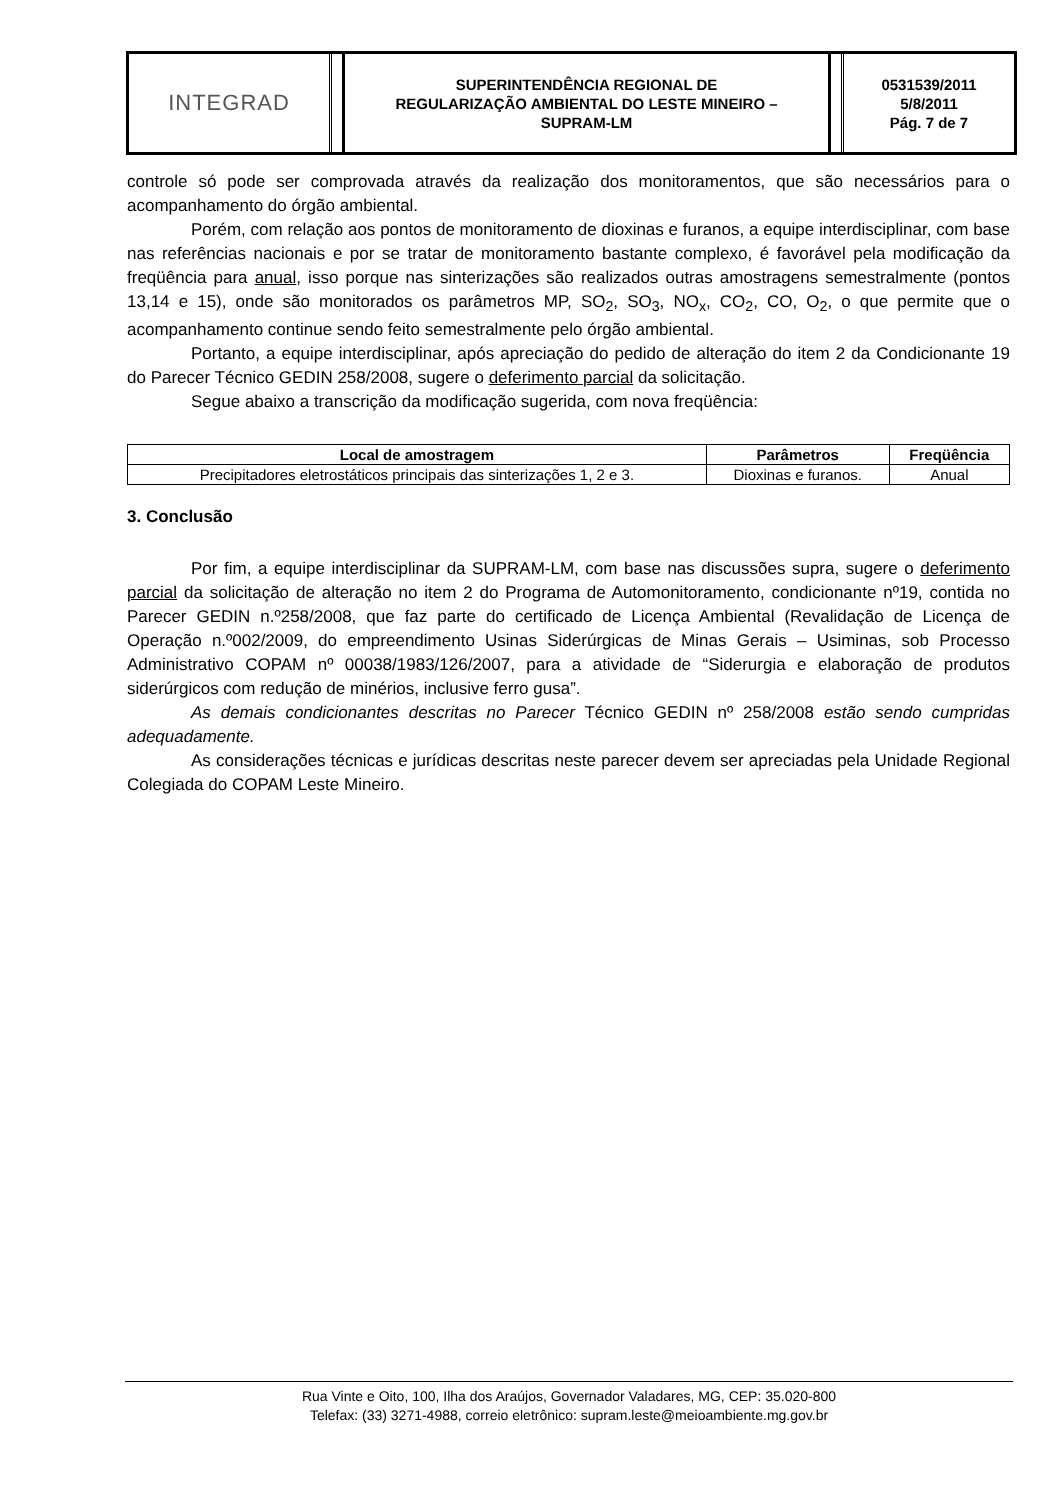INTEGRAD
SUPERINTENDÊNCIA REGIONAL DE
REGULARIZAÇÃO AMBIENTAL DO LESTE MINEIRO –
SUPRAM-LM
0531539/2011
5/8/2011
Pág. 7 de 7
controle só pode ser comprovada através da realização dos monitoramentos, que são necessários para o acompanhamento do órgão ambiental.
Porém, com relação aos pontos de monitoramento de dioxinas e furanos, a equipe interdisciplinar, com base nas referências nacionais e por se tratar de monitoramento bastante complexo, é favorável pela modificação da freqüência para anual, isso porque nas sinterizações são realizados outras amostragens semestralmente (pontos 13,14 e 15), onde são monitorados os parâmetros MP, SO<sub>2</sub>, SO<sub>3</sub>, NO<sub>x</sub>, CO<sub>2</sub>, CO, O<sub>2</sub>, o que permite que o acompanhamento continue sendo feito semestralmente pelo órgão ambiental.
Portanto, a equipe interdisciplinar, após apreciação do pedido de alteração do item 2 da Condicionante 19 do Parecer Técnico GEDIN 258/2008, sugere o deferimento parcial da solicitação.
Segue abaixo a transcrição da modificação sugerida, com nova freqüência:
| Local de amostragem | Parâmetros | Freqüência |
| --- | --- | --- |
| Precipitadores eletrostáticos principais das sinterizações 1, 2 e 3. | Dioxinas e furanos. | Anual |
3. Conclusão
Por fim, a equipe interdisciplinar da SUPRAM-LM, com base nas discussões supra, sugere o deferimento parcial da solicitação de alteração no item 2 do Programa de Automonitoramento, condicionante nº19, contida no Parecer GEDIN n.º258/2008, que faz parte do certificado de Licença Ambiental (Revalidação de Licença de Operação n.º002/2009, do empreendimento Usinas Siderúrgicas de Minas Gerais – Usiminas, sob Processo Administrativo COPAM nº 00038/1983/126/2007, para a atividade de “Siderurgia e elaboração de produtos siderúrgicos com redução de minérios, inclusive ferro gusa”.
As demais condicionantes descritas no Parecer Técnico GEDIN nº 258/2008 estão sendo cumpridas adequadamente.
As considerações técnicas e jurídicas descritas neste parecer devem ser apreciadas pela Unidade Regional Colegiada do COPAM Leste Mineiro.
Rua Vinte e Oito, 100, Ilha dos Araújos, Governador Valadares, MG, CEP: 35.020-800
Telefax: (33) 3271-4988, correio eletrônico: supram.leste@meioambiente.mg.gov.br